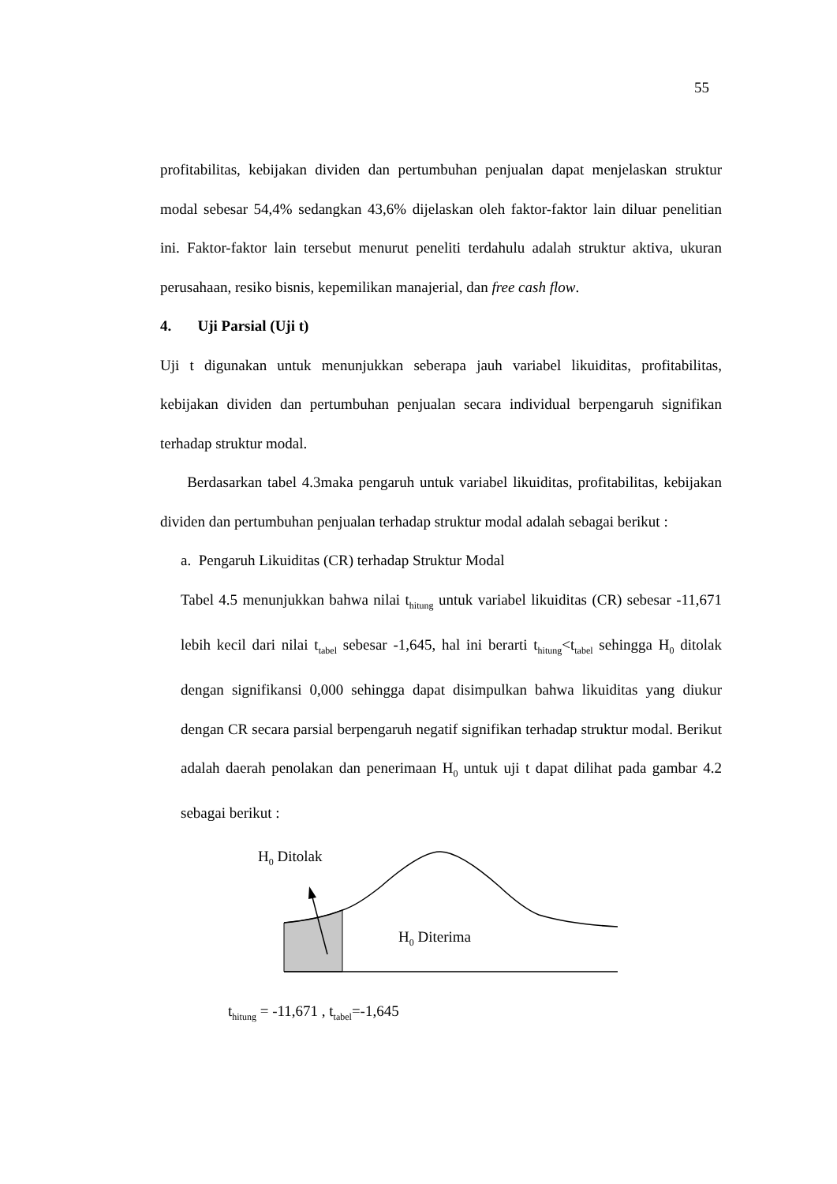55
profitabilitas, kebijakan dividen dan pertumbuhan penjualan dapat menjelaskan struktur modal sebesar 54,4% sedangkan 43,6% dijelaskan oleh faktor-faktor lain diluar penelitian ini. Faktor-faktor lain tersebut menurut peneliti terdahulu adalah struktur aktiva, ukuran perusahaan, resiko bisnis, kepemilikan manajerial, dan free cash flow.
4. Uji Parsial (Uji t)
Uji t digunakan untuk menunjukkan seberapa jauh variabel likuiditas, profitabilitas, kebijakan dividen dan pertumbuhan penjualan secara individual berpengaruh signifikan terhadap struktur modal.
Berdasarkan tabel 4.3maka pengaruh untuk variabel likuiditas, profitabilitas, kebijakan dividen dan pertumbuhan penjualan terhadap struktur modal adalah sebagai berikut :
a. Pengaruh Likuiditas (CR) terhadap Struktur Modal
Tabel 4.5 menunjukkan bahwa nilai t<sub>hitung</sub> untuk variabel likuiditas (CR) sebesar -11,671 lebih kecil dari nilai t<sub>tabel</sub> sebesar -1,645, hal ini berarti t<sub>hitung</sub><t<sub>tabel</sub> sehingga H<sub>0</sub> ditolak dengan signifikansi 0,000 sehingga dapat disimpulkan bahwa likuiditas yang diukur dengan CR secara parsial berpengaruh negatif signifikan terhadap struktur modal. Berikut adalah daerah penolakan dan penerimaan H<sub>0</sub> untuk uji t dapat dilihat pada gambar 4.2 sebagai berikut :
H<sub>0</sub> Ditolak
H<sub>0</sub> Diterima
t<sub>hitung</sub> = -11,671 , t<sub>tabel</sub>=-1,645